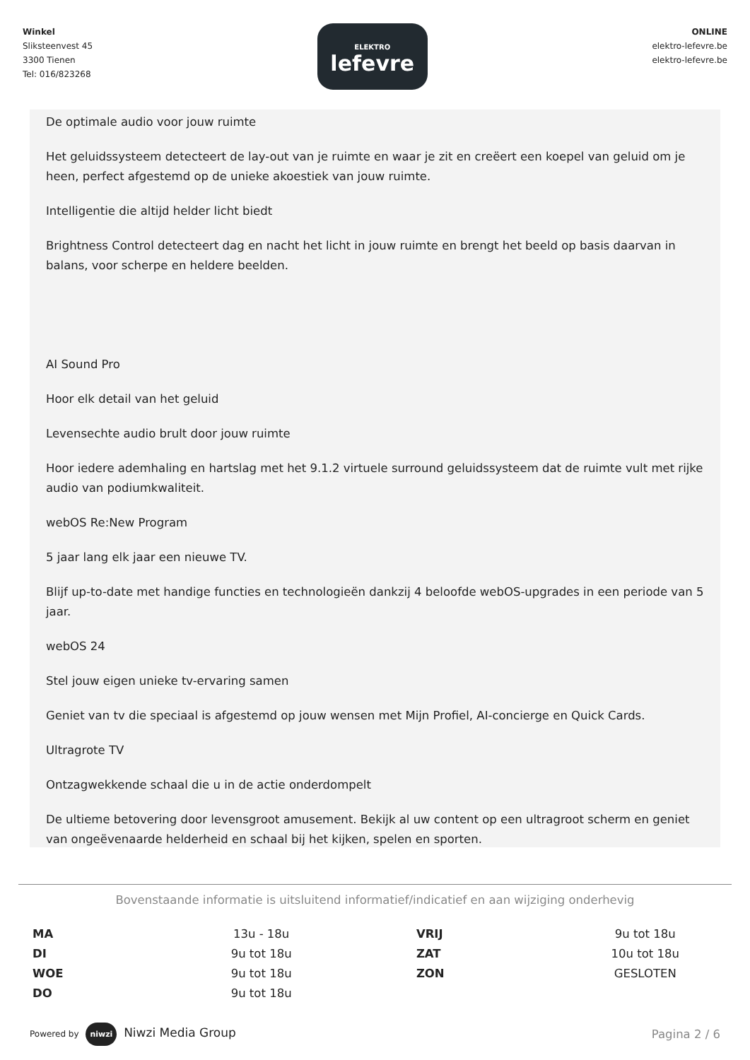Winkel
Sliksteenvest 45
3300 Tienen
Tel: 016/823268
ELEKTRO
lefevre
ONLINE
elektro-lefevre.be
elektro-lefevre.be
De optimale audio voor jouw ruimte
Het geluidssysteem detecteert de lay-out van je ruimte en waar je zit en creëert een koepel van geluid om je heen, perfect afgestemd op de unieke akoestiek van jouw ruimte.
Intelligentie die altijd helder licht biedt
Brightness Control detecteert dag en nacht het licht in jouw ruimte en brengt het beeld op basis daarvan in balans, voor scherpe en heldere beelden.
AI Sound Pro
Hoor elk detail van het geluid
Levensechte audio brult door jouw ruimte
Hoor iedere ademhaling en hartslag met het 9.1.2 virtuele surround geluidssysteem dat de ruimte vult met rijke audio van podiumkwaliteit.
webOS Re:New Program
5 jaar lang elk jaar een nieuwe TV.
Blijf up-to-date met handige functies en technologieën dankzij 4 beloofde webOS-upgrades in een periode van 5 jaar.
webOS 24
Stel jouw eigen unieke tv-ervaring samen
Geniet van tv die speciaal is afgestemd op jouw wensen met Mijn Profiel, AI-concierge en Quick Cards.
Ultragrote TV
Ontzagwekkende schaal die u in de actie onderdompelt
De ultieme betovering door levensgroot amusement. Bekijk al uw content op een ultragroot scherm en geniet van ongeëvenaarde helderheid en schaal bij het kijken, spelen en sporten.
Bovenstaande informatie is uitsluitend informatief/indicatief en aan wijziging onderhevig
| MA | 13u - 18u | VRIJ | 9u tot 18u |
| DI | 9u tot 18u | ZAT | 10u tot 18u |
| WOE | 9u tot 18u | ZON | GESLOTEN |
| DO | 9u tot 18u | | |
Powered by niwzi Niwzi Media Group
Pagina 2 / 6